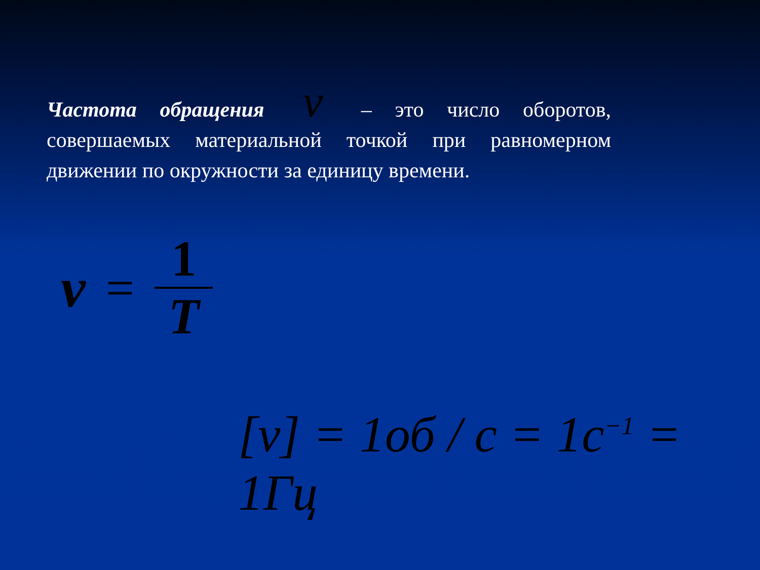Частота обращения ν – это число оборотов, совершаемых материальной точкой при равномерном движении по окружности за единицу времени.
ν = 1
T
[ν] = 1об / с = 1с<sup>−1</sup> = 1Гц